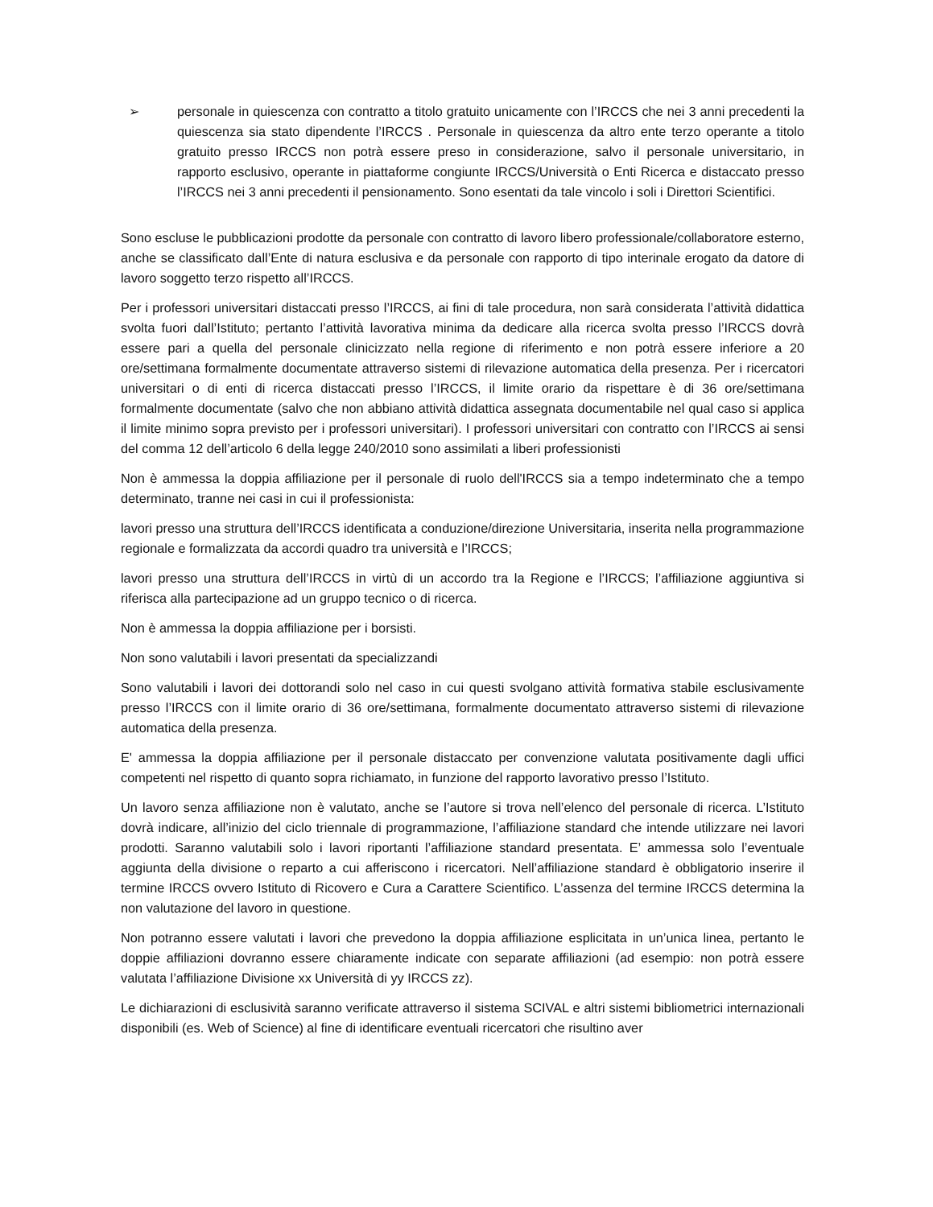➢ personale in quiescenza con contratto a titolo gratuito unicamente con l’IRCCS che nei 3 anni precedenti la quiescenza sia stato dipendente l’IRCCS . Personale in quiescenza da altro ente terzo operante a titolo gratuito presso IRCCS non potrà essere preso in considerazione, salvo il personale universitario, in rapporto esclusivo, operante in piattaforme congiunte IRCCS/Università o Enti Ricerca e distaccato presso l’IRCCS nei 3 anni precedenti il pensionamento. Sono esentati da tale vincolo i soli i Direttori Scientifici.
Sono escluse le pubblicazioni prodotte da personale con contratto di lavoro libero professionale/collaboratore esterno, anche se classificato dall’Ente di natura esclusiva e da personale con rapporto di tipo interinale erogato da datore di lavoro soggetto terzo rispetto all’IRCCS.
Per i professori universitari distaccati presso l’IRCCS, ai fini di tale procedura, non sarà considerata l’attività didattica svolta fuori dall’Istituto; pertanto l’attività lavorativa minima da dedicare alla ricerca svolta presso l’IRCCS dovrà essere pari a quella del personale clinicizzato nella regione di riferimento e non potrà essere inferiore a 20 ore/settimana formalmente documentate attraverso sistemi di rilevazione automatica della presenza. Per i ricercatori universitari o di enti di ricerca distaccati presso l’IRCCS, il limite orario da rispettare è di 36 ore/settimana formalmente documentate (salvo che non abbiano attività didattica assegnata documentabile nel qual caso si applica il limite minimo sopra previsto per i professori universitari). I professori universitari con contratto con l’IRCCS ai sensi del comma 12 dell’articolo 6 della legge 240/2010 sono assimilati a liberi professionisti
Non è ammessa la doppia affiliazione per il personale di ruolo dell'IRCCS sia a tempo indeterminato che a tempo determinato, tranne nei casi in cui il professionista:
lavori presso una struttura dell’IRCCS identificata a conduzione/direzione Universitaria, inserita nella programmazione regionale e formalizzata da accordi quadro tra università e l’IRCCS;
lavori presso una struttura dell’IRCCS in virtù di un accordo tra la Regione e l’IRCCS; l’affiliazione aggiuntiva si riferisca alla partecipazione ad un gruppo tecnico o di ricerca.
Non è ammessa la doppia affiliazione per i borsisti.
Non sono valutabili i lavori presentati da specializzandi
Sono valutabili i lavori dei dottorandi solo nel caso in cui questi svolgano attività formativa stabile esclusivamente presso l’IRCCS con il limite orario di 36 ore/settimana, formalmente documentato attraverso sistemi di rilevazione automatica della presenza.
E' ammessa la doppia affiliazione per il personale distaccato per convenzione valutata positivamente dagli uffici competenti nel rispetto di quanto sopra richiamato, in funzione del rapporto lavorativo presso l’Istituto.
Un lavoro senza affiliazione non è valutato, anche se l’autore si trova nell’elenco del personale di ricerca. L’Istituto dovrà indicare, all’inizio del ciclo triennale di programmazione, l’affiliazione standard che intende utilizzare nei lavori prodotti. Saranno valutabili solo i lavori riportanti l’affiliazione standard presentata. E’ ammessa solo l’eventuale aggiunta della divisione o reparto a cui afferiscono i ricercatori. Nell’affiliazione standard è obbligatorio inserire il termine IRCCS ovvero Istituto di Ricovero e Cura a Carattere Scientifico. L’assenza del termine IRCCS determina la non valutazione del lavoro in questione.
Non potranno essere valutati i lavori che prevedono la doppia affiliazione esplicitata in un’unica linea, pertanto le doppie affiliazioni dovranno essere chiaramente indicate con separate affiliazioni (ad esempio: non potrà essere valutata l’affiliazione Divisione xx Università di yy IRCCS zz).
Le dichiarazioni di esclusività saranno verificate attraverso il sistema SCIVAL e altri sistemi bibliometrici internazionali disponibili (es. Web of Science) al fine di identificare eventuali ricercatori che risultino aver